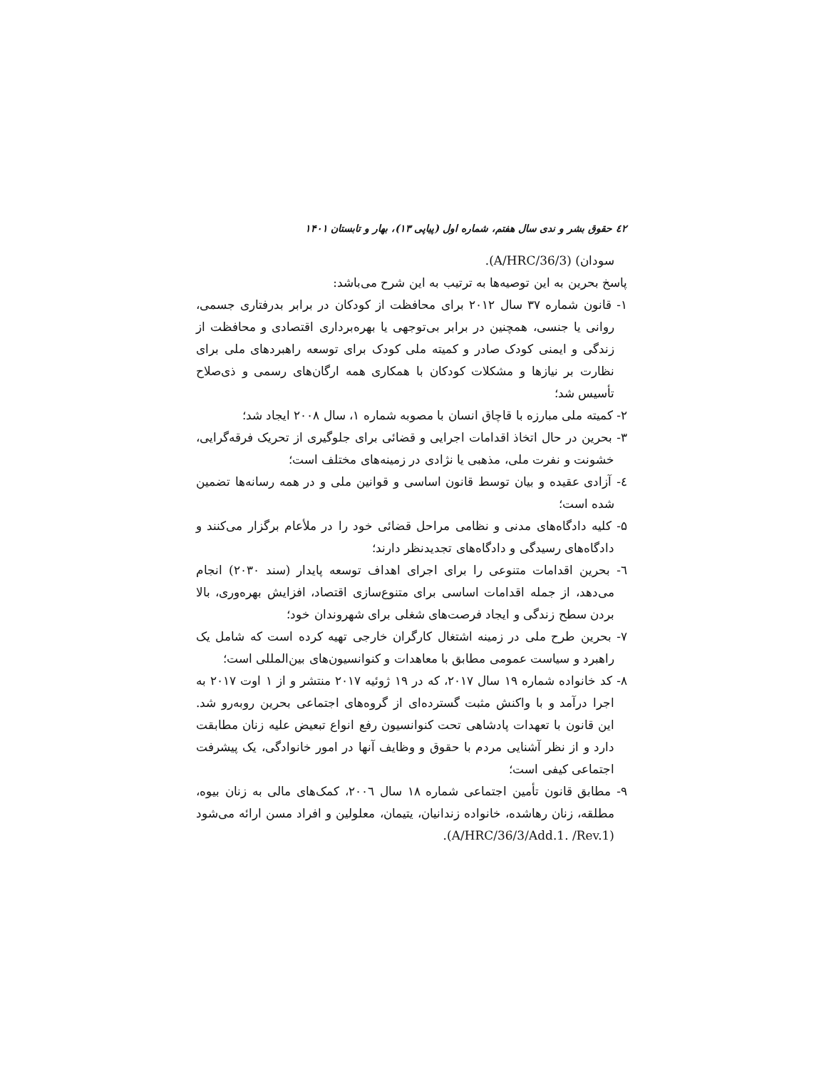٤٢ حقوق بشر و ندی سال هفتم، شماره اول (پیاپی ۱۳)، بهار و تابستان ۱۴۰۱
سودان) (A/HRC/36/3).
پاسخ بحرین به این توصیه‌ها به ترتیب به این شرح می‌باشد:
۱- قانون شماره ۳۷ سال ۲۰۱۲ برای محافظت از کودکان در برابر بدرفتاری جسمی، روانی یا جنسی، همچنین در برابر بی‌توجهی یا بهره‌برداری اقتصادی و محافظت از زندگی و ایمنی کودک صادر و کمیته ملی کودک برای توسعه راهبردهای ملی برای نظارت بر نیازها و مشکلات کودکان با همکاری همه ارگان‌های رسمی و ذی‌صلاح تأسیس شد؛
۲- کمیته ملی مبارزه با قاچاق انسان با مصوبه شماره ۱، سال ۲۰۰۸ ایجاد شد؛
۳- بحرین در حال اتخاذ اقدامات اجرایی و قضائی برای جلوگیری از تحریک فرقه‌گرایی، خشونت و نفرت ملی، مذهبی یا نژادی در زمینه‌های مختلف است؛
٤- آزادی عقیده و بیان توسط قانون اساسی و قوانین ملی و در همه رسانه‌ها تضمین شده است؛
۵- کلیه دادگاه‌های مدنی و نظامی مراحل قضائی خود را در ملأعام برگزار می‌کنند و دادگاه‌های رسیدگی و دادگاه‌های تجدیدنظر دارند؛
٦- بحرین اقدامات متنوعی را برای اجرای اهداف توسعه پایدار (سند ۲۰۳۰) انجام می‌دهد، از جمله اقدامات اساسی برای متنوع‌سازی اقتصاد، افزایش بهره‌وری، بالا بردن سطح زندگی و ایجاد فرصت‌های شغلی برای شهروندان خود؛
۷- بحرین طرح ملی در زمینه اشتغال کارگران خارجی تهیه کرده است که شامل یک راهبرد و سیاست عمومی مطابق با معاهدات و کنوانسیون‌های بین‌المللی است؛
۸- کد خانواده شماره ۱۹ سال ۲۰۱۷، که در ۱۹ ژوئیه ۲۰۱۷ منتشر و از ۱ اوت ۲۰۱۷ به اجرا درآمد و با واکنش مثبت گسترده‌ای از گروه‌های اجتماعی بحرین روبه‌رو شد. این قانون با تعهدات پادشاهی تحت کنوانسیون رفع انواع تبعیض علیه زنان مطابقت دارد و از نظر آشنایی مردم با حقوق و وظایف آنها در امور خانوادگی، یک پیشرفت اجتماعی کیفی است؛
۹- مطابق قانون تأمین اجتماعی شماره ۱۸ سال ۲۰۰٦، کمک‌های مالی به زنان بیوه، مطلقه، زنان رهاشده، خانواده زندانیان، یتیمان، معلولین و افراد مسن ارائه می‌شود (A/HRC/36/3/Add.1. /Rev.1).